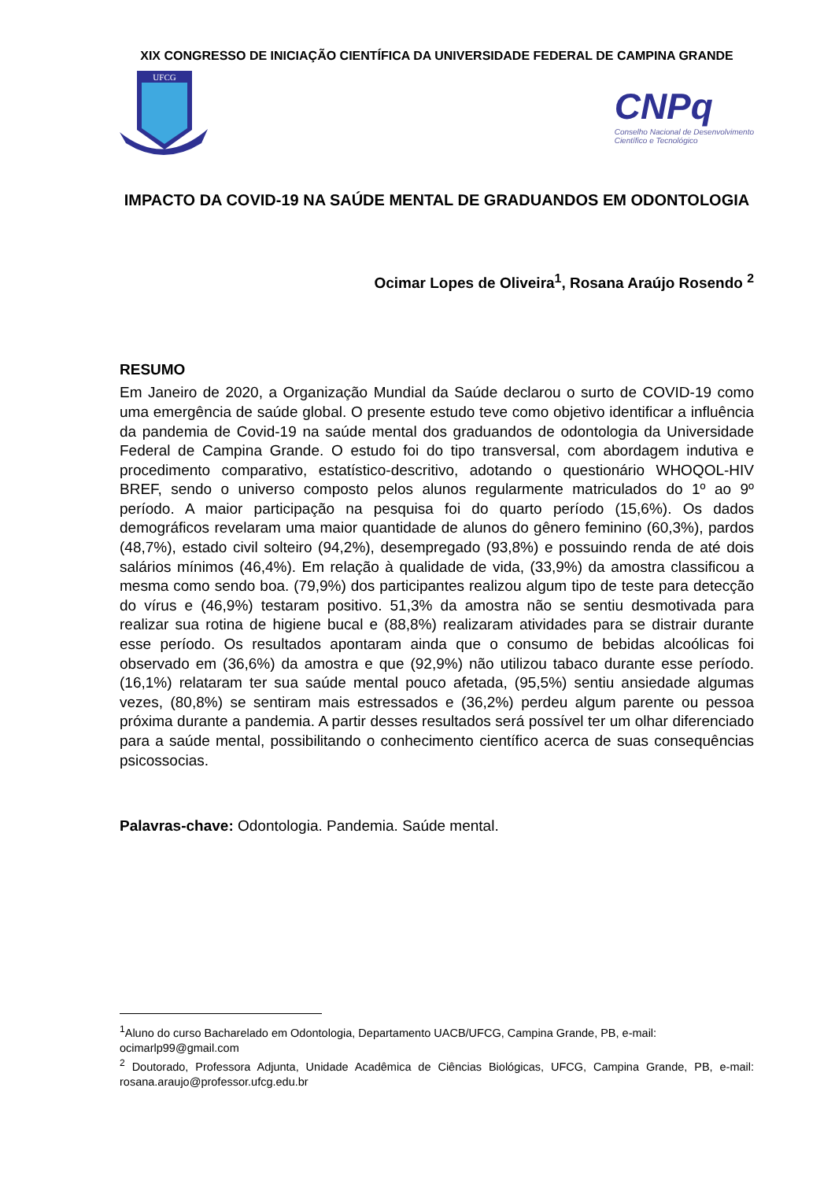XIX CONGRESSO DE INICIAÇÃO CIENTÍFICA DA UNIVERSIDADE FEDERAL DE CAMPINA GRANDE
UFCG
CNPq
Conselho Nacional de Desenvolvimento
Científico e Tecnológico
IMPACTO DA COVID-19 NA SAÚDE MENTAL DE GRADUANDOS EM ODONTOLOGIA
Ocimar Lopes de Oliveira<sup>1</sup>, Rosana Araújo Rosendo <sup>2</sup>
RESUMO
Em Janeiro de 2020, a Organização Mundial da Saúde declarou o surto de COVID-19 como uma emergência de saúde global. O presente estudo teve como objetivo identificar a influência da pandemia de Covid-19 na saúde mental dos graduandos de odontologia da Universidade Federal de Campina Grande. O estudo foi do tipo transversal, com abordagem indutiva e procedimento comparativo, estatístico-descritivo, adotando o questionário WHOQOL-HIV BREF, sendo o universo composto pelos alunos regularmente matriculados do 1º ao 9º período. A maior participação na pesquisa foi do quarto período (15,6%). Os dados demográficos revelaram uma maior quantidade de alunos do gênero feminino (60,3%), pardos (48,7%), estado civil solteiro (94,2%), desempregado (93,8%) e possuindo renda de até dois salários mínimos (46,4%). Em relação à qualidade de vida, (33,9%) da amostra classificou a mesma como sendo boa. (79,9%) dos participantes realizou algum tipo de teste para detecção do vírus e (46,9%) testaram positivo. 51,3% da amostra não se sentiu desmotivada para realizar sua rotina de higiene bucal e (88,8%) realizaram atividades para se distrair durante esse período. Os resultados apontaram ainda que o consumo de bebidas alcoólicas foi observado em (36,6%) da amostra e que (92,9%) não utilizou tabaco durante esse período. (16,1%) relataram ter sua saúde mental pouco afetada, (95,5%) sentiu ansiedade algumas vezes, (80,8%) se sentiram mais estressados e (36,2%) perdeu algum parente ou pessoa próxima durante a pandemia. A partir desses resultados será possível ter um olhar diferenciado para a saúde mental, possibilitando o conhecimento científico acerca de suas consequências psicossocias.
Palavras-chave: Odontologia. Pandemia. Saúde mental.
<sup>1</sup> Aluno do curso Bacharelado em Odontologia, Departamento UACB/UFCG, Campina Grande, PB, e-mail: ocimarlp99@gmail.com
<sup>2</sup> Doutorado, Professora Adjunta, Unidade Acadêmica de Ciências Biológicas, UFCG, Campina Grande, PB, e-mail: rosana.araujo@professor.ufcg.edu.br